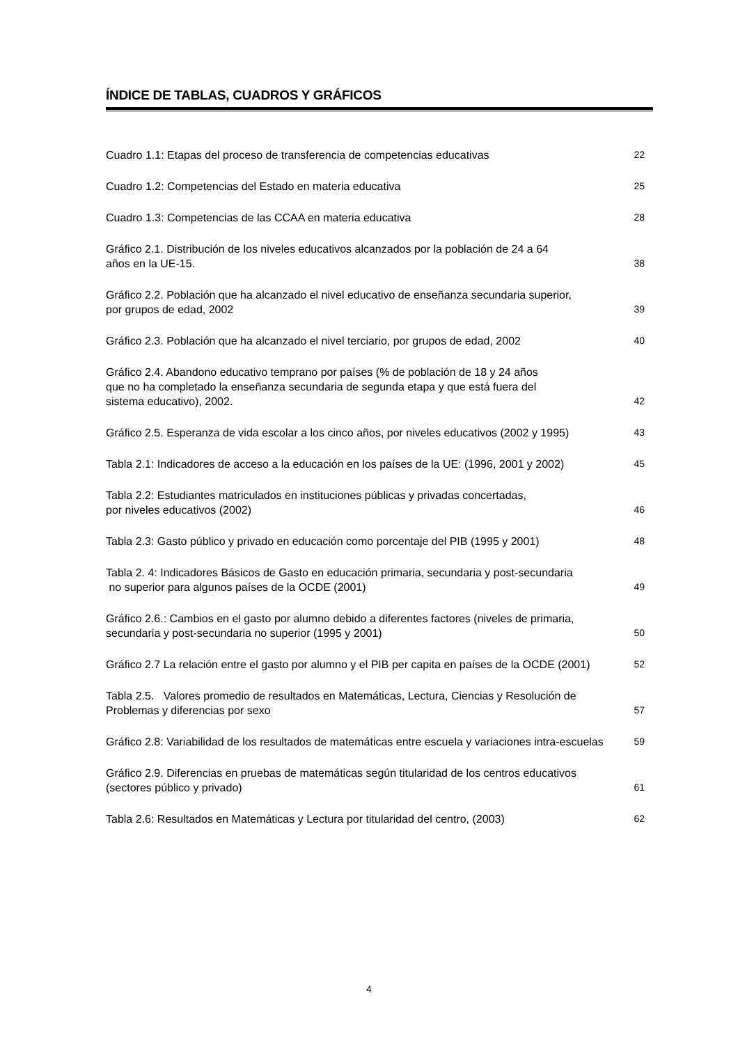ÍNDICE DE TABLAS, CUADROS Y GRÁFICOS
Cuadro 1.1: Etapas del proceso de transferencia de competencias educativas
22
Cuadro 1.2: Competencias del Estado en materia educativa
25
Cuadro 1.3: Competencias de las CCAA en materia educativa
28
Gráfico 2.1. Distribución de los niveles educativos alcanzados por la población de 24 a 64
años en la UE-15.
38
Gráfico 2.2. Población que ha alcanzado el nivel educativo de enseñanza secundaria superior,
por grupos de edad, 2002
39
Gráfico 2.3. Población que ha alcanzado el nivel terciario, por grupos de edad, 2002
40
Gráfico 2.4. Abandono educativo temprano por países (% de población de 18 y 24 años
que no ha completado la enseñanza secundaria de segunda etapa y que está fuera del
sistema educativo), 2002.
42
Gráfico 2.5. Esperanza de vida escolar a los cinco años, por niveles educativos (2002 y 1995)
43
Tabla 2.1: Indicadores de acceso a la educación en los países de la UE: (1996, 2001 y 2002)
45
Tabla 2.2: Estudiantes matriculados en instituciones públicas y privadas concertadas,
por niveles educativos (2002)
46
Tabla 2.3: Gasto público y privado en educación como porcentaje del PIB (1995 y 2001)
48
Tabla 2. 4: Indicadores Básicos de Gasto en educación primaria, secundaria y post-secundaria
no superior para algunos países de la OCDE (2001)
49
Gráfico 2.6.: Cambios en el gasto por alumno debido a diferentes factores (niveles de primaria,
secundaria y post-secundaria no superior (1995 y 2001)
50
Gráfico 2.7 La relación entre el gasto por alumno y el PIB per capita en países de la OCDE (2001)
52
Tabla 2.5. Valores promedio de resultados en Matemáticas, Lectura, Ciencias y Resolución de
Problemas y diferencias por sexo
57
Gráfico 2.8: Variabilidad de los resultados de matemáticas entre escuela y variaciones intra-escuelas
59
Gráfico 2.9. Diferencias en pruebas de matemáticas según titularidad de los centros educativos
(sectores público y privado)
61
Tabla 2.6: Resultados en Matemáticas y Lectura por titularidad del centro, (2003)
62
4